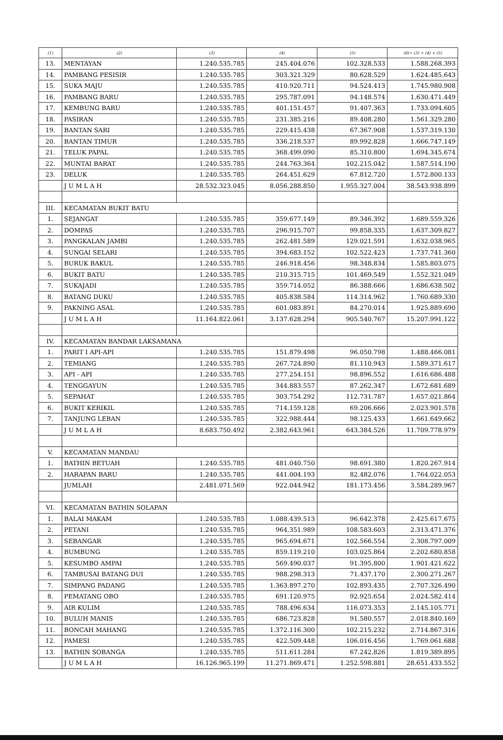| (1) | (2) | (3) | (4) | (5) | (6)= (3) + (4) + (5) |
| --- | --- | --- | --- | --- | --- |
| 13. | MENTAYAN | 1.240.535.785 | 245.404.076 | 102.328.533 | 1.588.268.393 |
| 14. | PAMBANG PESISIR | 1.240.535.785 | 303.321.329 | 80.628.529 | 1.624.485.643 |
| 15. | SUKA MAJU | 1.240.535.785 | 410.920.711 | 94.524.413 | 1.745.980.908 |
| 16. | PAMBANG BARU | 1.240.535.785 | 295.787.091 | 94.148.574 | 1.630.471.449 |
| 17. | KEMBUNG BARU | 1.240.535.785 | 401.151.457 | 91.407.363 | 1.733.094.605 |
| 18. | PASIRAN | 1.240.535.785 | 231.385.216 | 89.408.280 | 1.561.329.280 |
| 19. | BANTAN SARI | 1.240.535.785 | 229.415.438 | 67.367.908 | 1.537.319.130 |
| 20. | BANTAN TIMUR | 1.240.535.785 | 336.218.537 | 89.992.828 | 1.666.747.149 |
| 21. | TELUK PAPAL | 1.240.535.785 | 368.499.090 | 85.310.800 | 1.694.345.674 |
| 22. | MUNTAI BARAT | 1.240.535.785 | 244.763.364 | 102.215.042 | 1.587.514.190 |
| 23. | DELUK | 1.240.535.785 | 264.451.629 | 67.812.720 | 1.572.800.133 |
| | J U M L A H | 28.532.323.045 | 8.056.288.850 | 1.955.327.004 | 38.543.938.899 |
| III. | KECAMATAN BUKIT BATU | | | | |
| 1. | SEJANGAT | 1.240.535.785 | 359.677.149 | 89.346.392 | 1.689.559.326 |
| 2. | DOMPAS | 1.240.535.785 | 296.915.707 | 99.858.335 | 1.637.309.827 |
| 3. | PANGKALAN JAMBI | 1.240.535.785 | 262.481.589 | 129.021.591 | 1.632.038.965 |
| 4. | SUNGAI SELARI | 1.240.535.785 | 394.683.152 | 102.522.423 | 1.737.741.360 |
| 5. | BURUK BAKUL | 1.240.535.785 | 246.918.456 | 98.348.834 | 1.585.803.075 |
| 6. | BUKIT BATU | 1.240.535.785 | 210.315.715 | 101.469.549 | 1.552.321.049 |
| 7. | SUKAJADI | 1.240.535.785 | 359.714.052 | 86.388.666 | 1.686.638.502 |
| 8. | BATANG DUKU | 1.240.535.785 | 405.838.584 | 114.314.962 | 1.760.689.330 |
| 9. | PAKNING ASAL | 1.240.535.785 | 601.083.891 | 84.270.014 | 1.925.889.690 |
| | J U M L A H | 11.164.822.061 | 3.137.628.294 | 905.540.767 | 15.207.991.122 |
| IV. | KECAMATAN BANDAR LAKSAMANA | | | | |
| 1. | PARIT I API-API | 1.240.535.785 | 151.879.498 | 96.050.798 | 1.488.466.081 |
| 2. | TEMIANG | 1.240.535.785 | 267.724.890 | 81.110.943 | 1.589.371.617 |
| 3. | API - API | 1.240.535.785 | 277.254.151 | 98.896.552 | 1.616.686.488 |
| 4. | TENGGAYUN | 1.240.535.785 | 344.883.557 | 87.262.347 | 1.672.681.689 |
| 5. | SEPAHAT | 1.240.535.785 | 303.754.292 | 112.731.787 | 1.657.021.864 |
| 6. | BUKIT KERIKIL | 1.240.535.785 | 714.159.128 | 69.206.666 | 2.023.901.578 |
| 7. | TANJUNG LEBAN | 1.240.535.785 | 322.988.444 | 98.125.433 | 1.661.649.662 |
| | J U M L A H | 8.683.750.492 | 2.382.643.961 | 643.384.526 | 11.709.778.979 |
| V. | KECAMATAN MANDAU | | | | |
| 1. | BATHIN BETUAH | 1.240.535.785 | 481.040.750 | 98.691.380 | 1.820.267.914 |
| 2. | HARAPAN BARU | 1.240.535.785 | 441.004.193 | 82.482.076 | 1.764.022.053 |
| | JUMLAH | 2.481.071.569 | 922.044.942 | 181.173.456 | 3.584.289.967 |
| VI. | KECAMATAN BATHIN SOLAPAN | | | | |
| 1. | BALAI MAKAM | 1.240.535.785 | 1.088.439.513 | 96.642.378 | 2.425.617.675 |
| 2. | PETANI | 1.240.535.785 | 964.351.989 | 108.583.603 | 2.313.471.376 |
| 3. | SEBANGAR | 1.240.535.785 | 965.694.671 | 102.566.554 | 2.308.797.009 |
| 4. | BUMBUNG | 1.240.535.785 | 859.119.210 | 103.025.864 | 2.202.680.858 |
| 5. | KESUMBO AMPAI | 1.240.535.785 | 569.490.037 | 91.395.800 | 1.901.421.622 |
| 6. | TAMBUSAI BATANG DUI | 1.240.535.785 | 988.298.313 | 71.437.170 | 2.300.271.267 |
| 7. | SIMPANG PADANG | 1.240.535.785 | 1.363.897.270 | 102.893.435 | 2.707.326.490 |
| 8. | PEMATANG OBO | 1.240.535.785 | 691.120.975 | 92.925.654 | 2.024.582.414 |
| 9. | AIR KULIM | 1.240.535.785 | 788.496.634 | 116.073.353 | 2.145.105.771 |
| 10. | BULUH MANIS | 1.240.535.785 | 686.723.828 | 91.580.557 | 2.018.840.169 |
| 11. | BONCAH MAHANG | 1.240.535.785 | 1.372.116.300 | 102.215.232 | 2.714.867.316 |
| 12. | PAMESI | 1.240.535.785 | 422.509.448 | 106.016.456 | 1.769.061.688 |
| 13. | BATHIN SOBANGA | 1.240.535.785 | 511.611.284 | 67.242.826 | 1.819.389.895 |
| | J U M L A H | 16.126.965.199 | 11.271.869.471 | 1.252.598.881 | 28.651.433.552 |